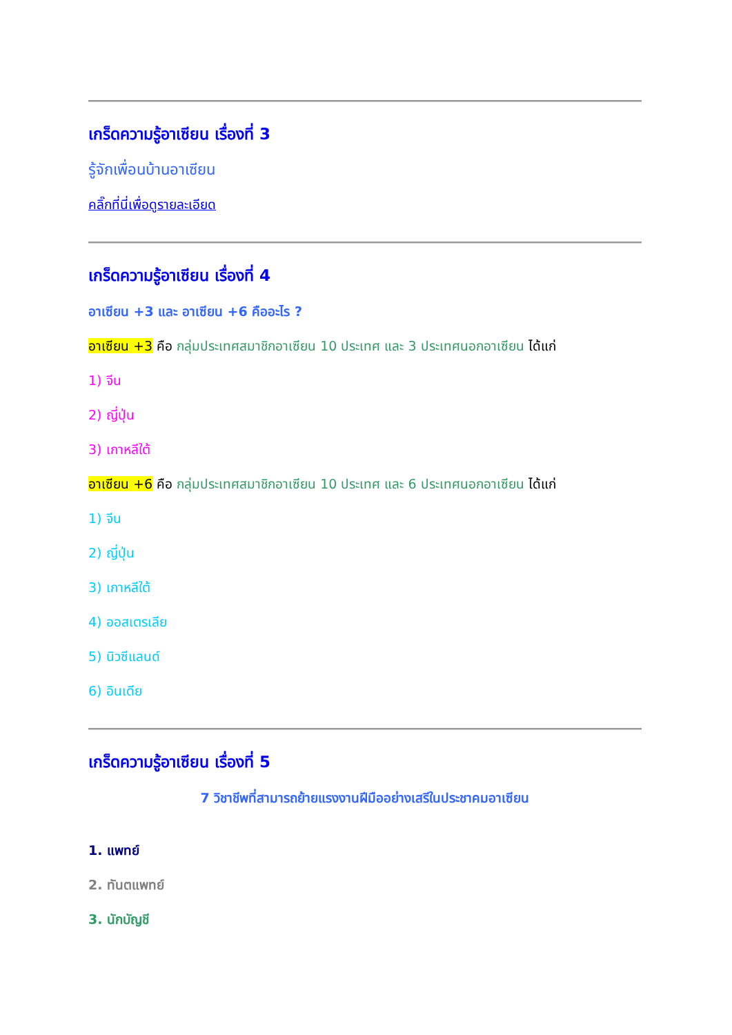เกร็ดความรู้อาเซียน เรื่องที่ 3
รู้จักเพื่อนบ้านอาเซียน
คลิ๊กที่นี่เพื่อดูรายละเอียด
เกร็ดความรู้อาเซียน เรื่องที่ 4
อาเซียน +3 และ อาเซียน +6 คืออะไร ?
อาเซียน +3 คือ กลุ่มประเทศสมาชิกอาเซียน 10 ประเทศ และ 3 ประเทศนอกอาเซียน ได้แก่
1) จีน
2) ญี่ปุ่น
3) เกาหลีใต้
อาเซียน +6 คือ กลุ่มประเทศสมาชิกอาเซียน 10 ประเทศ และ 6 ประเทศนอกอาเซียน ได้แก่
1) จีน
2) ญี่ปุ่น
3) เกาหลีใต้
4) ออสเตรเลีย
5) นิวซีแลนด์
6) อินเดีย
เกร็ดความรู้อาเซียน เรื่องที่ 5
7 วิชาชีพที่สามารถย้ายแรงงานฝีมืออย่างเสรีในประชาคมอาเซียน
1. แพทย์
2. ทันตแพทย์
3. นักบัญชี